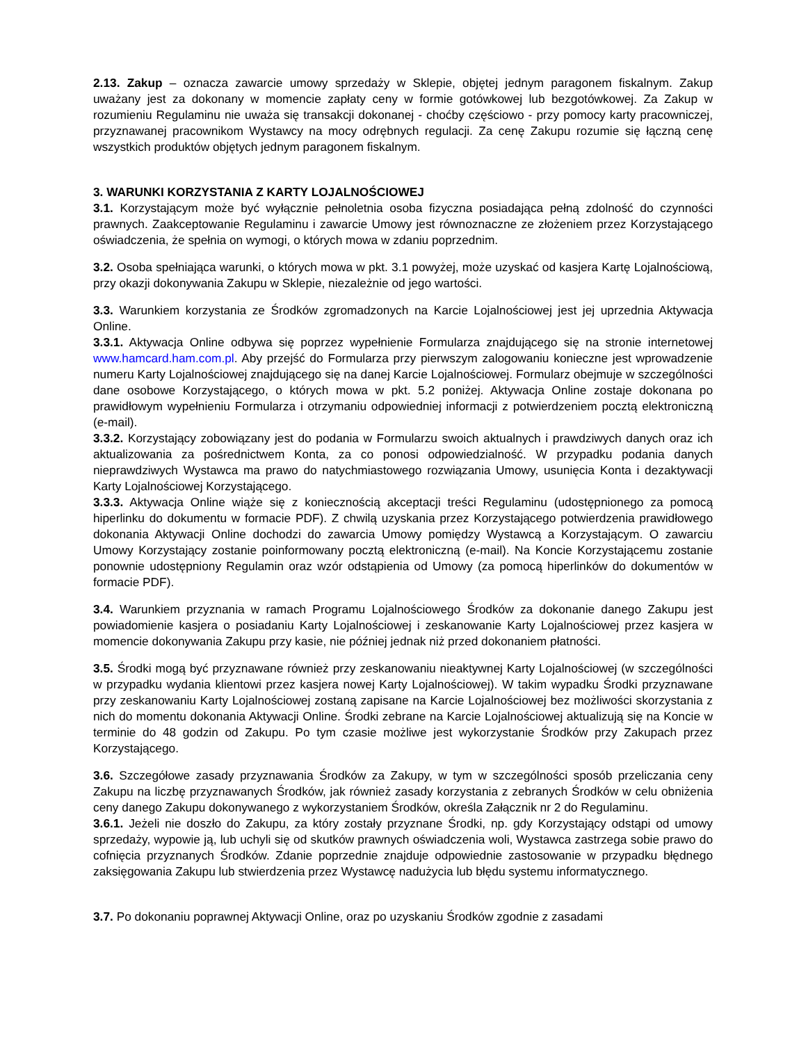2.13. Zakup – oznacza zawarcie umowy sprzedaży w Sklepie, objętej jednym paragonem fiskalnym. Zakup uważany jest za dokonany w momencie zapłaty ceny w formie gotówkowej lub bezgotówkowej. Za Zakup w rozumieniu Regulaminu nie uważa się transakcji dokonanej - choćby częściowo - przy pomocy karty pracowniczej, przyznawanej pracownikom Wystawcy na mocy odrębnych regulacji. Za cenę Zakupu rozumie się łączną cenę wszystkich produktów objętych jednym paragonem fiskalnym.
3. WARUNKI KORZYSTANIA Z KARTY LOJALNOŚCIOWEJ
3.1. Korzystającym może być wyłącznie pełnoletnia osoba fizyczna posiadająca pełną zdolność do czynności prawnych. Zaakceptowanie Regulaminu i zawarcie Umowy jest równoznaczne ze złożeniem przez Korzystającego oświadczenia, że spełnia on wymogi, o których mowa w zdaniu poprzednim.
3.2. Osoba spełniająca warunki, o których mowa w pkt. 3.1 powyżej, może uzyskać od kasjera Kartę Lojalnościową, przy okazji dokonywania Zakupu w Sklepie, niezależnie od jego wartości.
3.3. Warunkiem korzystania ze Środków zgromadzonych na Karcie Lojalnościowej jest jej uprzednia Aktywacja Online.
3.3.1. Aktywacja Online odbywa się poprzez wypełnienie Formularza znajdującego się na stronie internetowej www.hamcard.ham.com.pl. Aby przejść do Formularza przy pierwszym zalogowaniu konieczne jest wprowadzenie numeru Karty Lojalnościowej znajdującego się na danej Karcie Lojalnościowej. Formularz obejmuje w szczególności dane osobowe Korzystającego, o których mowa w pkt. 5.2 poniżej. Aktywacja Online zostaje dokonana po prawidłowym wypełnieniu Formularza i otrzymaniu odpowiedniej informacji z potwierdzeniem pocztą elektroniczną (e-mail).
3.3.2. Korzystający zobowiązany jest do podania w Formularzu swoich aktualnych i prawdziwych danych oraz ich aktualizowania za pośrednictwem Konta, za co ponosi odpowiedzialność. W przypadku podania danych nieprawdziwych Wystawca ma prawo do natychmiastowego rozwiązania Umowy, usunięcia Konta i dezaktywacji Karty Lojalnościowej Korzystającego.
3.3.3. Aktywacja Online wiąże się z koniecznością akceptacji treści Regulaminu (udostępnionego za pomocą hiperlinku do dokumentu w formacie PDF). Z chwilą uzyskania przez Korzystającego potwierdzenia prawidłowego dokonania Aktywacji Online dochodzi do zawarcia Umowy pomiędzy Wystawcą a Korzystającym. O zawarciu Umowy Korzystający zostanie poinformowany pocztą elektroniczną (e-mail). Na Koncie Korzystającemu zostanie ponownie udostępniony Regulamin oraz wzór odstąpienia od Umowy (za pomocą hiperlinków do dokumentów w formacie PDF).
3.4. Warunkiem przyznania w ramach Programu Lojalnościowego Środków za dokonanie danego Zakupu jest powiadomienie kasjera o posiadaniu Karty Lojalnościowej i zeskanowanie Karty Lojalnościowej przez kasjera w momencie dokonywania Zakupu przy kasie, nie później jednak niż przed dokonaniem płatności.
3.5. Środki mogą być przyznawane również przy zeskanowaniu nieaktywnej Karty Lojalnościowej (w szczególności w przypadku wydania klientowi przez kasjera nowej Karty Lojalnościowej). W takim wypadku Środki przyznawane przy zeskanowaniu Karty Lojalnościowej zostaną zapisane na Karcie Lojalnościowej bez możliwości skorzystania z nich do momentu dokonania Aktywacji Online. Środki zebrane na Karcie Lojalnościowej aktualizują się na Koncie w terminie do 48 godzin od Zakupu. Po tym czasie możliwe jest wykorzystanie Środków przy Zakupach przez Korzystającego.
3.6. Szczegółowe zasady przyznawania Środków za Zakupy, w tym w szczególności sposób przeliczania ceny Zakupu na liczbę przyznawanych Środków, jak również zasady korzystania z zebranych Środków w celu obniżenia ceny danego Zakupu dokonywanego z wykorzystaniem Środków, określa Załącznik nr 2 do Regulaminu.
3.6.1. Jeżeli nie doszło do Zakupu, za który zostały przyznane Środki, np. gdy Korzystający odstąpi od umowy sprzedaży, wypowie ją, lub uchyli się od skutków prawnych oświadczenia woli, Wystawca zastrzega sobie prawo do cofnięcia przyznanych Środków. Zdanie poprzednie znajduje odpowiednie zastosowanie w przypadku błędnego zaksięgowania Zakupu lub stwierdzenia przez Wystawcę nadużycia lub błędu systemu informatycznego.
3.7. Po dokonaniu poprawnej Aktywacji Online, oraz po uzyskaniu Środków zgodnie z zasadami